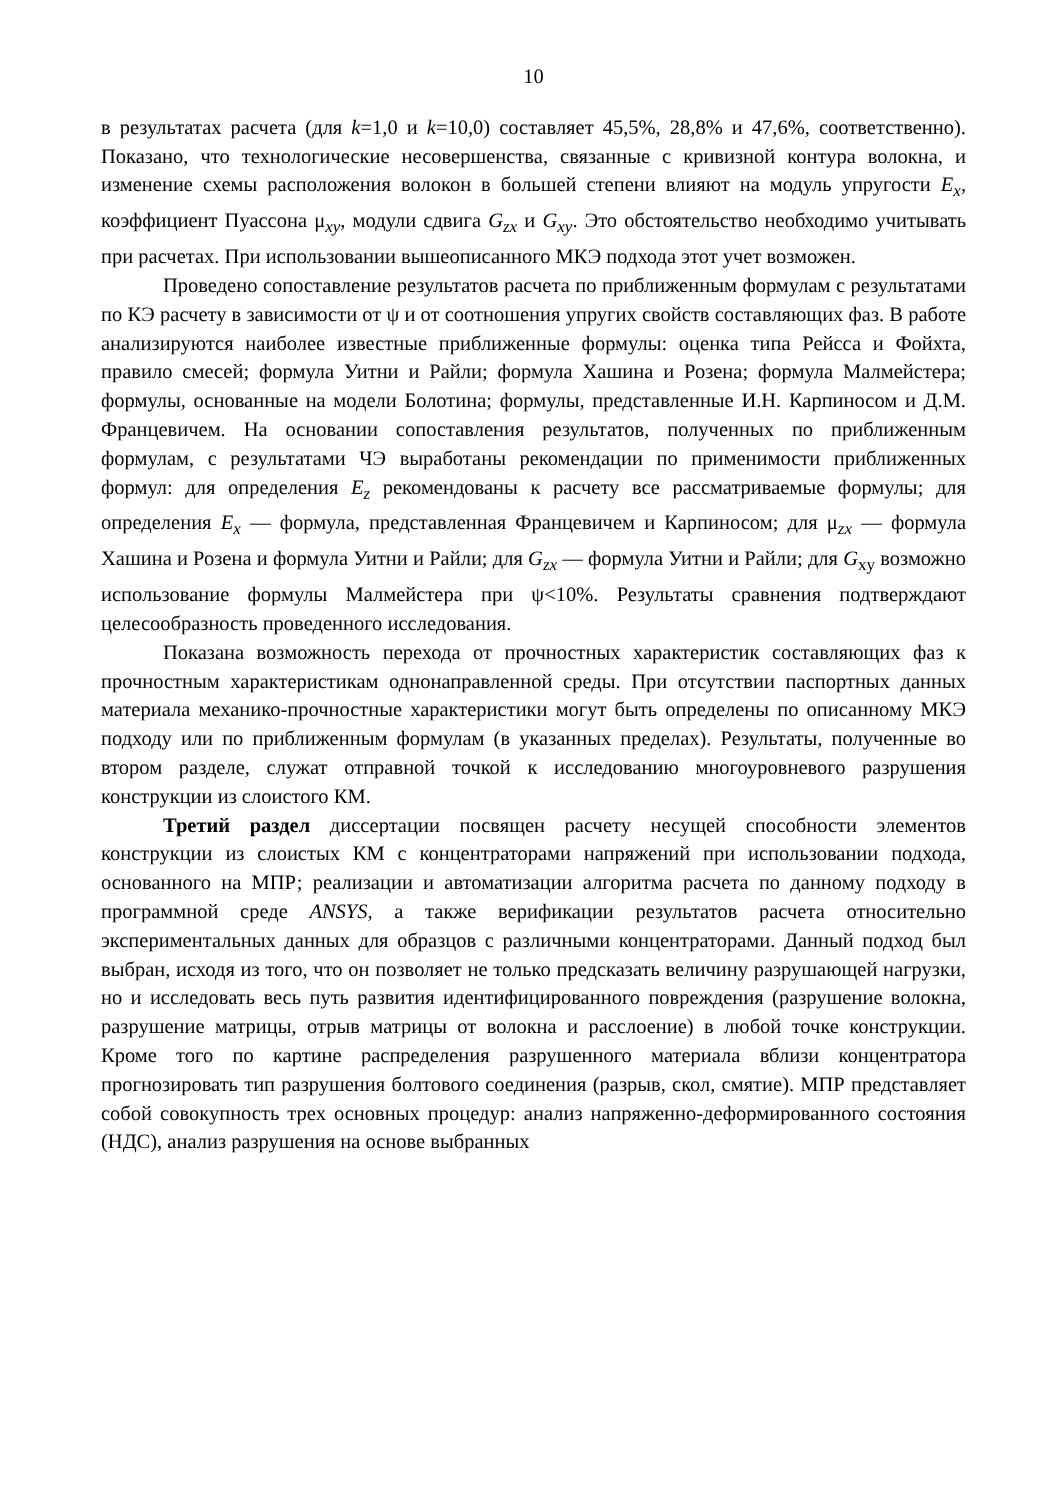10
в результатах расчета (для k=1,0 и k=10,0) составляет 45,5%, 28,8% и 47,6%, соответственно). Показано, что технологические несовершенства, связанные с кривизной контура волокна, и изменение схемы расположения волокон в большей степени влияют на модуль упругости E<sub>x</sub>, коэффициент Пуассона μ<sub>xy</sub>, модули сдвига G<sub>zx</sub> и G<sub>xy</sub>. Это обстоятельство необходимо учитывать при расчетах. При использовании вышеописанного МКЭ подхода этот учет возможен.
Проведено сопоставление результатов расчета по приближенным формулам с результатами по КЭ расчету в зависимости от ψ и от соотношения упругих свойств составляющих фаз. В работе анализируются наиболее известные приближенные формулы: оценка типа Рейсса и Фойхта, правило смесей; формула Уитни и Райли; формула Хашина и Розена; формула Малмейстера; формулы, основанные на модели Болотина; формулы, представленные И.Н. Карпиносом и Д.М. Францевичем. На основании сопоставления результатов, полученных по приближенным формулам, с результатами ЧЭ выработаны рекомендации по применимости приближенных формул: для определения E<sub>z</sub> рекомендованы к расчету все рассматриваемые формулы; для определения E<sub>x</sub> — формула, представленная Францевичем и Карпиносом; для μ<sub>zx</sub> — формула Хашина и Розена и формула Уитни и Райли; для G<sub>zx</sub> — формула Уитни и Райли; для G<sub>xy</sub> возможно использование формулы Малмейстера при ψ<10%. Результаты сравнения подтверждают целесообразность проведенного исследования.
Показана возможность перехода от прочностных характеристик составляющих фаз к прочностным характеристикам однонаправленной среды. При отсутствии паспортных данных материала механико-прочностные характеристики могут быть определены по описанному МКЭ подходу или по приближенным формулам (в указанных пределах). Результаты, полученные во втором разделе, служат отправной точкой к исследованию многоуровневого разрушения конструкции из слоистого КМ.
Третий раздел диссертации посвящен расчету несущей способности элементов конструкции из слоистых КМ с концентраторами напряжений при использовании подхода, основанного на МПР; реализации и автоматизации алгоритма расчета по данному подходу в программной среде ANSYS, а также верификации результатов расчета относительно экспериментальных данных для образцов с различными концентраторами. Данный подход был выбран, исходя из того, что он позволяет не только предсказать величину разрушающей нагрузки, но и исследовать весь путь развития идентифицированного повреждения (разрушение волокна, разрушение матрицы, отрыв матрицы от волокна и расслоение) в любой точке конструкции. Кроме того по картине распределения разрушенного материала вблизи концентратора прогнозировать тип разрушения болтового соединения (разрыв, скол, смятие). МПР представляет собой совокупность трех основных процедур: анализ напряженно-деформированного состояния (НДС), анализ разрушения на основе выбранных